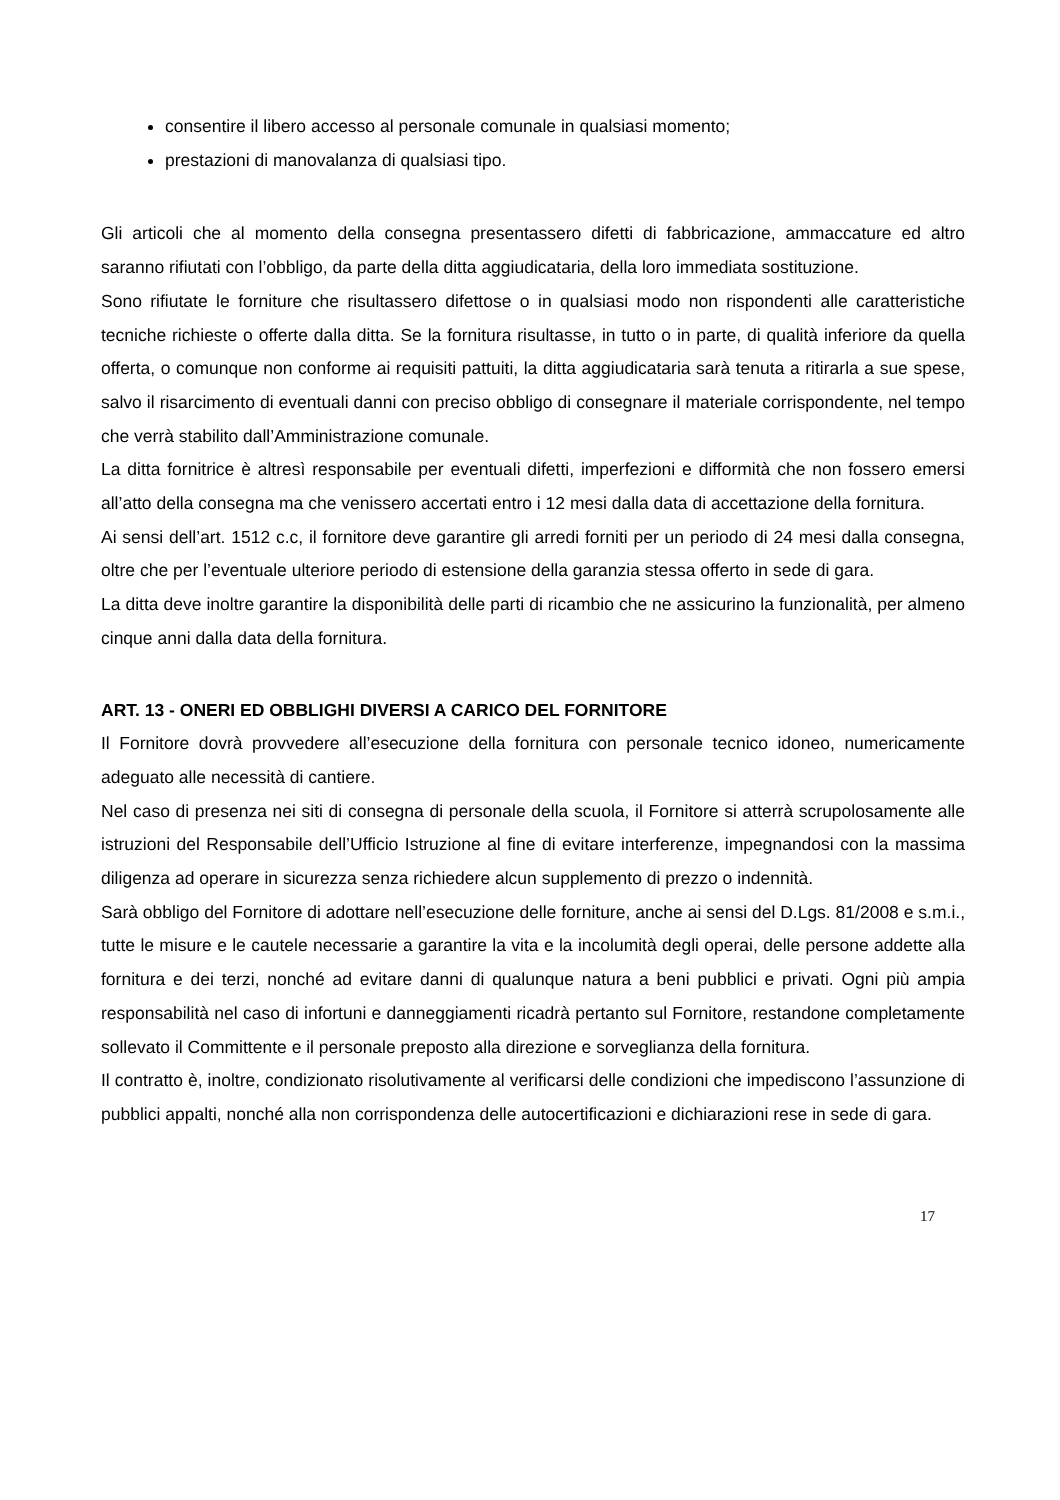consentire il libero accesso al personale comunale in qualsiasi momento;
prestazioni di manovalanza di qualsiasi tipo.
Gli articoli che al momento della consegna presentassero difetti di fabbricazione, ammaccature ed altro saranno rifiutati con l’obbligo, da parte della ditta aggiudicataria, della loro immediata sostituzione.
Sono rifiutate le forniture che risultassero difettose o in qualsiasi modo non rispondenti alle caratteristiche tecniche richieste o offerte dalla ditta. Se la fornitura risultasse, in tutto o in parte, di qualità inferiore da quella offerta, o comunque non conforme ai requisiti pattuiti, la ditta aggiudicataria sarà tenuta a ritirarla a sue spese, salvo il risarcimento di eventuali danni con preciso obbligo di consegnare il materiale corrispondente, nel tempo che verrà stabilito dall’Amministrazione comunale.
La ditta fornitrice è altresì responsabile per eventuali difetti, imperfezioni e difformità che non fossero emersi all’atto della consegna ma che venissero accertati entro i 12 mesi dalla data di accettazione della fornitura.
Ai sensi dell’art. 1512 c.c, il fornitore deve garantire gli arredi forniti per un periodo di 24 mesi dalla consegna, oltre che per l’eventuale ulteriore periodo di estensione della garanzia stessa offerto in sede di gara.
La ditta deve inoltre garantire la disponibilità delle parti di ricambio che ne assicurino la funzionalità, per almeno cinque anni dalla data della fornitura.
ART. 13 - ONERI ED OBBLIGHI DIVERSI A CARICO DEL FORNITORE
Il Fornitore dovrà provvedere all’esecuzione della fornitura con personale tecnico idoneo, numericamente adeguato alle necessità di cantiere.
Nel caso di presenza nei siti di consegna di personale della scuola, il Fornitore si atterrà scrupolosamente alle istruzioni del Responsabile dell’Ufficio Istruzione al fine di evitare interferenze, impegnandosi con la massima diligenza ad operare in sicurezza senza richiedere alcun supplemento di prezzo o indennità.
Sarà obbligo del Fornitore di adottare nell’esecuzione delle forniture, anche ai sensi del D.Lgs. 81/2008 e s.m.i., tutte le misure e le cautele necessarie a garantire la vita e la incolumità degli operai, delle persone addette alla fornitura e dei terzi, nonché ad evitare danni di qualunque natura a beni pubblici e privati. Ogni più ampia responsabilità nel caso di infortuni e danneggiamenti ricadrà pertanto sul Fornitore, restandone completamente sollevato il Committente e il personale preposto alla direzione e sorveglianza della fornitura.
Il contratto è, inoltre, condizionato risolutivamente al verificarsi delle condizioni che impediscono l’assunzione di pubblici appalti, nonché alla non corrispondenza delle autocertificazioni e dichiarazioni rese in sede di gara.
17